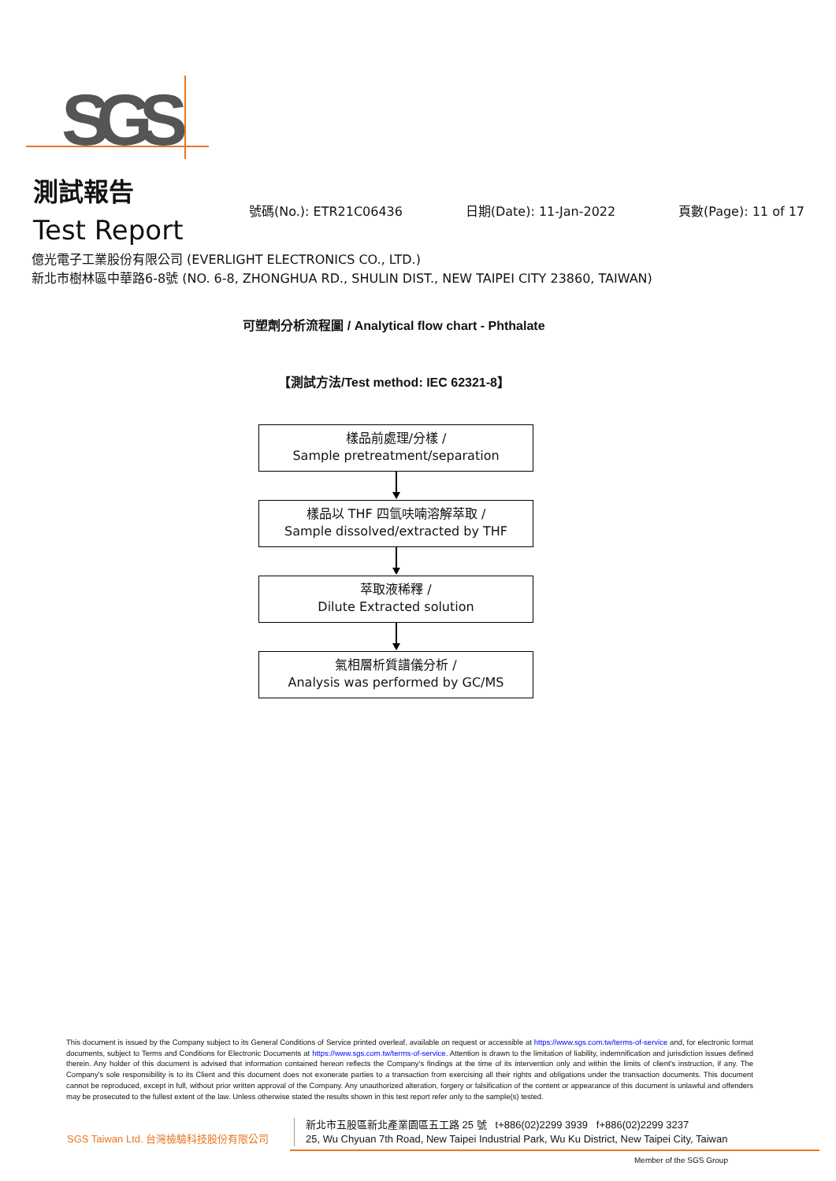SGS
測試報告
Test Report
號碼(No.): ETR21C06436 日期(Date): 11-Jan-2022 頁數(Page): 11 of 17
億光電子工業股份有限公司 (EVERLIGHT ELECTRONICS CO., LTD.)
新北市樹林區中華路6-8號 (NO. 6-8, ZHONGHUA RD., SHULIN DIST., NEW TAIPEI CITY 23860, TAIWAN)
可塑劑分析流程圖 / Analytical flow chart - Phthalate
【測試方法/Test method: IEC 62321-8】
樣品前處理/分樣 /
Sample pretreatment/separation
樣品以 THF 四氫呋喃溶解萃取 /
Sample dissolved/extracted by THF
萃取液稀釋 /
Dilute Extracted solution
氣相層析質譜儀分析 /
Analysis was performed by GC/MS
This document is issued by the Company subject to its General Conditions of Service printed overleaf, available on request or accessible at https://www.sgs.com.tw/terms-of-service and, for electronic format documents, subject to Terms and Conditions for Electronic Documents at https://www.sgs.com.tw/terms-of-service. Attention is drawn to the limitation of liability, indemnification and jurisdiction issues defined therein. Any holder of this document is advised that information contained hereon reflects the Company's findings at the time of its intervention only and within the limits of client's instruction, if any. The Company's sole responsibility is to its Client and this document does not exonerate parties to a transaction from exercising all their rights and obligations under the transaction documents. This document cannot be reproduced, except in full, without prior written approval of the Company. Any unauthorized alteration, forgery or falsification of the content or appearance of this document is unlawful and offenders may be prosecuted to the fullest extent of the law. Unless otherwise stated the results shown in this test report refer only to the sample(s) tested.
SGS Taiwan Ltd. 台灣檢驗科技股份有限公司
新北市五股區新北產業園區五工路 25 號 t+886(02)2299 3939 f+886(02)2299 3237
25, Wu Chyuan 7th Road, New Taipei Industrial Park, Wu Ku District, New Taipei City, Taiwan
Member of the SGS Group